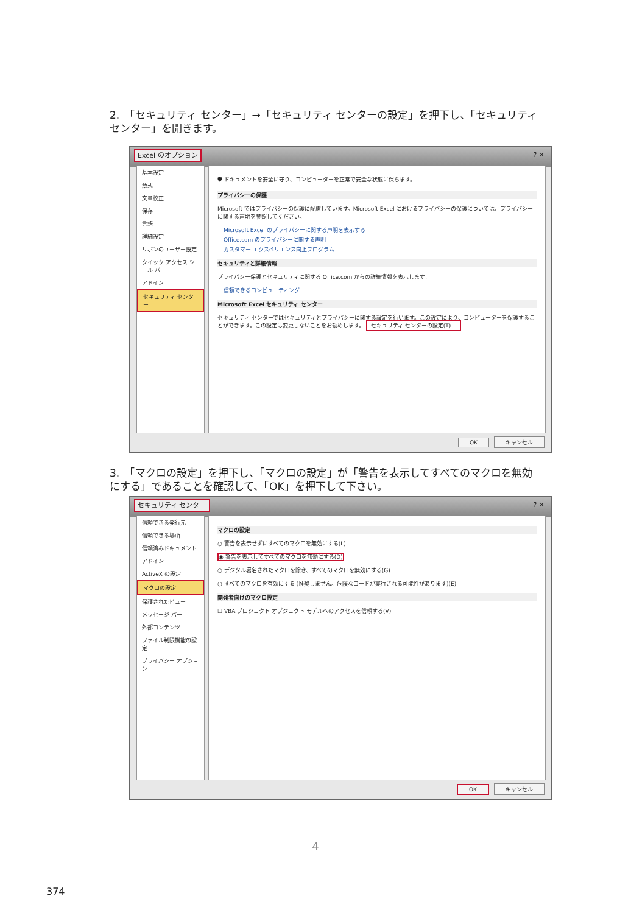2.　「セキュリティ センター」→「セキュリティ センターの設定」を押下し、「セキュリティ センター」を開きます。
Excel のオプション ? ✕
基本設定
数式
文章校正
保存
言語
詳細設定
リボンのユーザー設定
クイック アクセス ツール バー
アドイン
セキュリティ センター
🛡 ドキュメントを安全に守り、コンピューターを正常で安全な状態に保ちます。
プライバシーの保護
Microsoft ではプライバシーの保護に配慮しています。Microsoft Excel におけるプライバシーの保護については、プライバシーに関する声明を参照してください。
Microsoft Excel のプライバシーに関する声明を表示する
Office.com のプライバシーに関する声明
カスタマー エクスペリエンス向上プログラム
セキュリティと詳細情報
プライバシー保護とセキュリティに関する Office.com からの詳細情報を表示します。
信頼できるコンピューティング
Microsoft Excel セキュリティ センター
セキュリティ センターではセキュリティとプライバシーに関する設定を行います。この設定により、コンピューターを保護することができます。この設定は変更しないことをお勧めします。 セキュリティ センターの設定(T)...
OK キャンセル
3.　「マクロの設定」を押下し、「マクロの設定」が「警告を表示してすべてのマクロを無効にする」であることを確認して、「OK」を押下して下さい。
セキュリティ センター ? ✕
信頼できる発行元
信頼できる場所
信頼済みドキュメント
アドイン
ActiveX の設定
マクロの設定
保護されたビュー
メッセージ バー
外部コンテンツ
ファイル制限機能の設定
プライバシー オプション
マクロの設定
○ 警告を表示せずにすべてのマクロを無効にする(L)
◉ 警告を表示してすべてのマクロを無効にする(D)
○ デジタル署名されたマクロを除き、すべてのマクロを無効にする(G)
○ すべてのマクロを有効にする (推奨しません。危険なコードが実行される可能性があります)(E)
開発者向けのマクロ設定
☐ VBA プロジェクト オブジェクト モデルへのアクセスを信頼する(V)
OK キャンセル
4
374